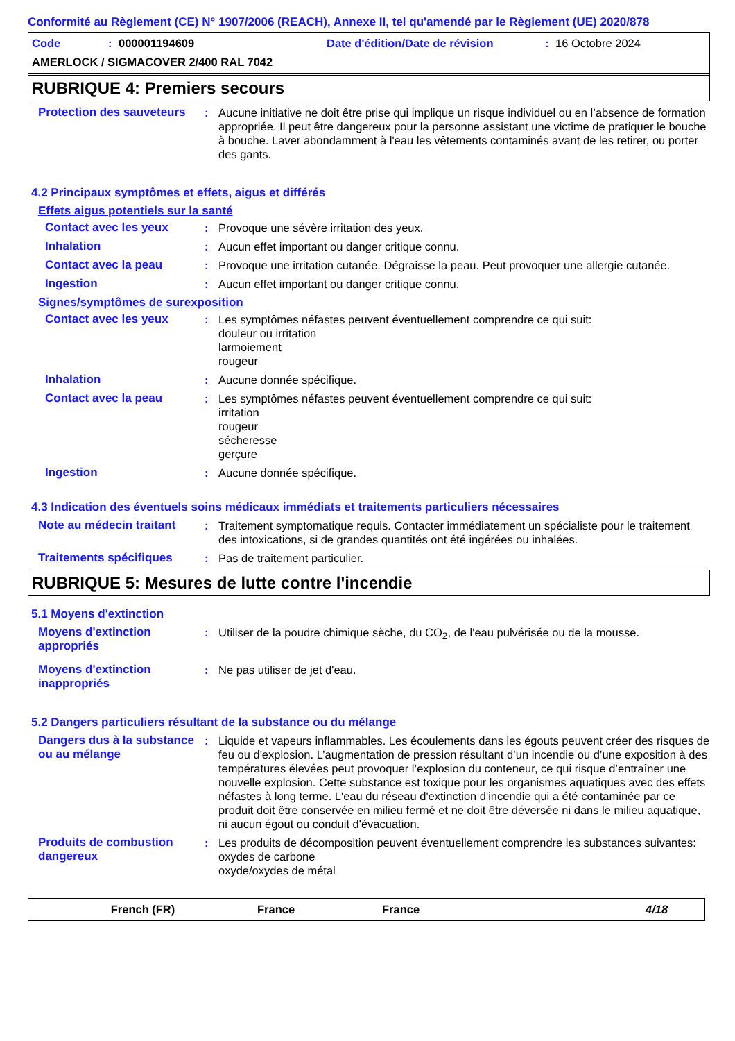Conformité au Règlement (CE) N° 1907/2006 (REACH), Annexe II, tel qu'amendé par le Règlement (UE) 2020/878
Code: 000001194609 Date d'édition/Date de révision: 16 Octobre 2024
AMERLOCK / SIGMACOVER 2/400 RAL 7042
RUBRIQUE 4: Premiers secours
Protection des sauveteurs
: Aucune initiative ne doit être prise qui implique un risque individuel ou en l’absence de formation appropriée. Il peut être dangereux pour la personne assistant une victime de pratiquer le bouche à bouche. Laver abondamment à l'eau les vêtements contaminés avant de les retirer, ou porter des gants.
4.2 Principaux symptômes et effets, aigus et différés
Effets aigus potentiels sur la santé
Contact avec les yeux : Provoque une sévère irritation des yeux.
Inhalation : Aucun effet important ou danger critique connu.
Contact avec la peau : Provoque une irritation cutanée. Dégraisse la peau. Peut provoquer une allergie cutanée.
Ingestion : Aucun effet important ou danger critique connu.
Signes/symptômes de surexposition
Contact avec les yeux : Les symptômes néfastes peuvent éventuellement comprendre ce qui suit:
douleur ou irritation
larmoiement
rougeur
Inhalation : Aucune donnée spécifique.
Contact avec la peau : Les symptômes néfastes peuvent éventuellement comprendre ce qui suit:
irritation
rougeur
sécheresse
gerçure
Ingestion : Aucune donnée spécifique.
4.3 Indication des éventuels soins médicaux immédiats et traitements particuliers nécessaires
Note au médecin traitant
: Traitement symptomatique requis. Contacter immédiatement un spécialiste pour le traitement des intoxications, si de grandes quantités ont été ingérées ou inhalées.
Traitements spécifiques : Pas de traitement particulier.
RUBRIQUE 5: Mesures de lutte contre l'incendie
5.1 Moyens d'extinction
Moyens d'extinction appropriés
: Utiliser de la poudre chimique sèche, du CO<sub>2</sub>, de l'eau pulvérisée ou de la mousse.
Moyens d'extinction inappropriés
: Ne pas utiliser de jet d'eau.
5.2 Dangers particuliers résultant de la substance ou du mélange
Dangers dus à la substance ou au mélange
: Liquide et vapeurs inflammables. Les écoulements dans les égouts peuvent créer des risques de feu ou d'explosion. L’augmentation de pression résultant d’un incendie ou d’une exposition à des températures élevées peut provoquer l’explosion du conteneur, ce qui risque d’entraîner une nouvelle explosion. Cette substance est toxique pour les organismes aquatiques avec des effets néfastes à long terme. L'eau du réseau d'extinction d'incendie qui a été contaminée par ce produit doit être conservée en milieu fermé et ne doit être déversée ni dans le milieu aquatique, ni aucun égout ou conduit d'évacuation.
Produits de combustion dangereux
: Les produits de décomposition peuvent éventuellement comprendre les substances suivantes:
oxydes de carbone
oxyde/oxydes de métal
French (FR) France France 4/18